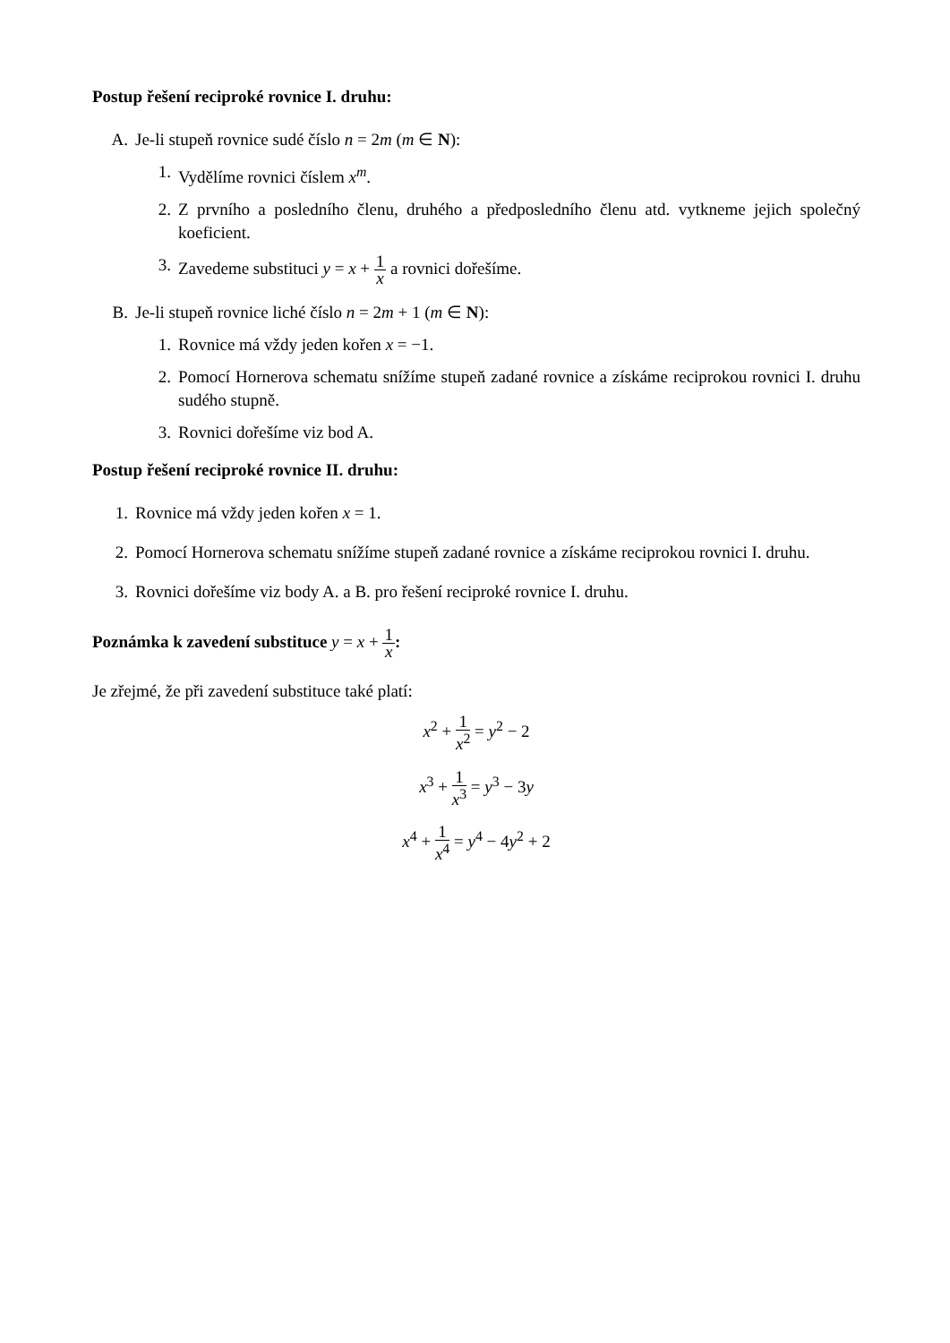Postup řešení reciproké rovnice I. druhu:
A. Je-li stupeň rovnice sudé číslo n = 2m (m ∈ N):
1. Vydělíme rovnici číslem x<sup>m</sup>.
2. Z prvního a posledního členu, druhého a předposledního členu atd. vytkneme jejich společný koeficient.
3. Zavedeme substituci y = x + 1 x a rovnici dořešíme.
B. Je-li stupeň rovnice liché číslo n = 2m + 1 (m ∈ N):
1. Rovnice má vždy jeden kořen x = −1.
2. Pomocí Hornerova schematu snížíme stupeň zadané rovnice a získáme reciprokou rovnici I. druhu sudého stupně.
3. Rovnici dořešíme viz bod A.
Postup řešení reciproké rovnice II. druhu:
1. Rovnice má vždy jeden kořen x = 1.
2. Pomocí Hornerova schematu snížíme stupeň zadané rovnice a získáme reciprokou rovnici I. druhu.
3. Rovnici dořešíme viz body A. a B. pro řešení reciproké rovnice I. druhu.
Poznámka k zavedení substituce y = x + 1 x:
Je zřejmé, že při zavedení substituce také platí:
x<sup>2</sup> + 1 x<sup>2</sup> = y<sup>2</sup> − 2
x<sup>3</sup> + 1 x<sup>3</sup> = y<sup>3</sup> − 3y
x<sup>4</sup> + 1 x<sup>4</sup> = y<sup>4</sup> − 4y<sup>2</sup> + 2